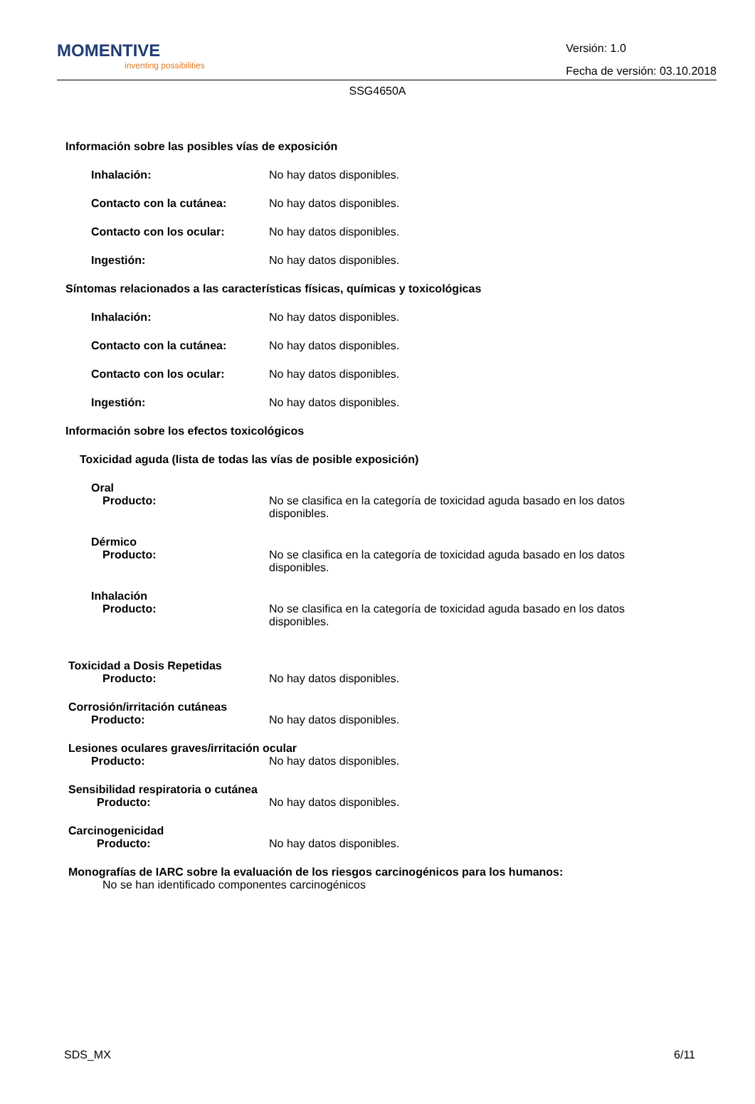MOMENTIVE
inventing possibilities
Versión: 1.0
Fecha de versión: 03.10.2018
SSG4650A
Información sobre las posibles vías de exposición
Inhalación: No hay datos disponibles.
Contacto con la cutánea: No hay datos disponibles.
Contacto con los ocular: No hay datos disponibles.
Ingestión: No hay datos disponibles.
Síntomas relacionados a las características físicas, químicas y toxicológicas
Inhalación: No hay datos disponibles.
Contacto con la cutánea: No hay datos disponibles.
Contacto con los ocular: No hay datos disponibles.
Ingestión: No hay datos disponibles.
Información sobre los efectos toxicológicos
Toxicidad aguda (lista de todas las vías de posible exposición)
Oral
Producto: No se clasifica en la categoría de toxicidad aguda basado en los datos disponibles.
Dérmico
Producto: No se clasifica en la categoría de toxicidad aguda basado en los datos disponibles.
Inhalación
Producto: No se clasifica en la categoría de toxicidad aguda basado en los datos disponibles.
Toxicidad a Dosis Repetidas
Producto: No hay datos disponibles.
Corrosión/irritación cutáneas
Producto: No hay datos disponibles.
Lesiones oculares graves/irritación ocular
Producto: No hay datos disponibles.
Sensibilidad respiratoria o cutánea
Producto: No hay datos disponibles.
Carcinogenicidad
Producto: No hay datos disponibles.
Monografías de IARC sobre la evaluación de los riesgos carcinogénicos para los humanos:
No se han identificado componentes carcinogénicos
SDS_MX 6/11